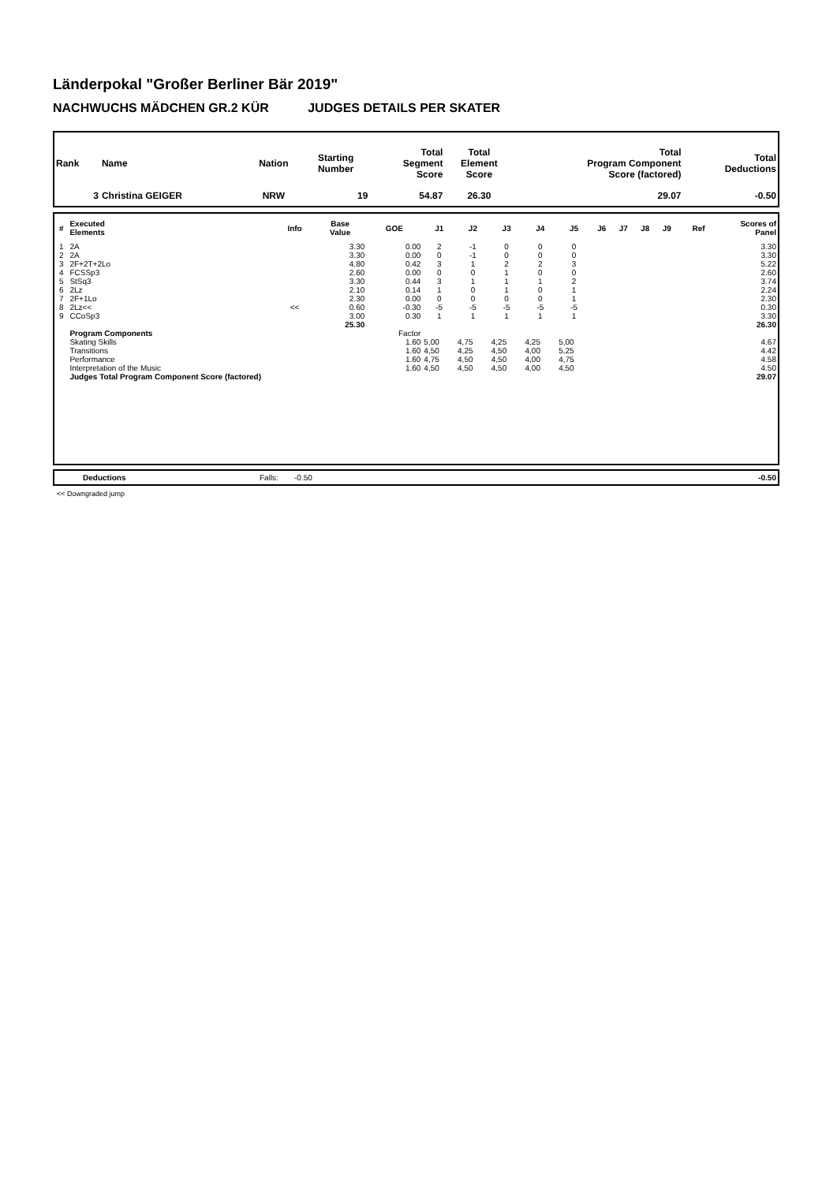Länderpokal "Großer Berliner Bär 2019"
NACHWUCHS MÄDCHEN GR.2 KÜR JUDGES DETAILS PER SKATER
| Rank | Name | Nation | Starting Number | Total Segment Score | Total Element Score | Total Program Component Score (factored) | Total Deductions |
| --- | --- | --- | --- | --- | --- | --- | --- |
| 3 | Christina GEIGER | NRW | 19 | 54.87 | 26.30 | 29.07 | -0.50 |
| # | Executed Elements | Info | Base Value | GOE | J1 | J2 | J3 | J4 | J5 | J6 | J7 | J8 | J9 | Ref | Scores of Panel |
| --- | --- | --- | --- | --- | --- | --- | --- | --- | --- | --- | --- | --- | --- | --- | --- |
| 1 | 2A | | 3.30 | 0.00 | 2 | -1 | 0 | 0 | 0 | | | | | | 3.30 |
| 2 | 2A | | 3.30 | 0.00 | 0 | -1 | 0 | 0 | 0 | | | | | | 3.30 |
| 3 | 2F+2T+2Lo | | 4.80 | 0.42 | 3 | 1 | 2 | 2 | 3 | | | | | | 5.22 |
| 4 | FCSSp3 | | 2.60 | 0.00 | 0 | 0 | 1 | 0 | 0 | | | | | | 2.60 |
| 5 | StSq3 | | 3.30 | 0.44 | 3 | 1 | 1 | 1 | 2 | | | | | | 3.74 |
| 6 | 2Lz | | 2.10 | 0.14 | 1 | 0 | 1 | 0 | 1 | | | | | | 2.24 |
| 7 | 2F+1Lo | | 2.30 | 0.00 | 0 | 0 | 0 | 0 | 1 | | | | | | 2.30 |
| 8 | 2Lz<< | << | 0.60 | -0.30 | -5 | -5 | -5 | -5 | -5 | | | | | | 0.30 |
| 9 | CCoSp3 | | 3.00 | 0.30 | 1 | 1 | 1 | 1 | 1 | | | | | | 3.30 |
| | | | 25.30 | | | | | | | | | | | | 26.30 |
| | Program Components | | | Factor | | | | | | | | | | | |
| | Skating Skills | | | 1.60 | 5,00 | 4,75 | 4,25 | 4,25 | 5,00 | | | | | | 4.67 |
| | Transitions | | | 1.60 | 4,50 | 4,25 | 4,50 | 4,00 | 5,25 | | | | | | 4.42 |
| | Performance | | | 1.60 | 4,75 | 4,50 | 4,50 | 4,00 | 4,75 | | | | | | 4.58 |
| | Interpretation of the Music | | | 1.60 | 4,50 | 4,50 | 4,50 | 4,00 | 4,50 | | | | | | 4.50 |
| | Judges Total Program Component Score (factored) | | | | | | | | | | | | | | 29.07 |
| | Deductions | Falls: | -0.50 | -0.50 |
<< Downgraded jump